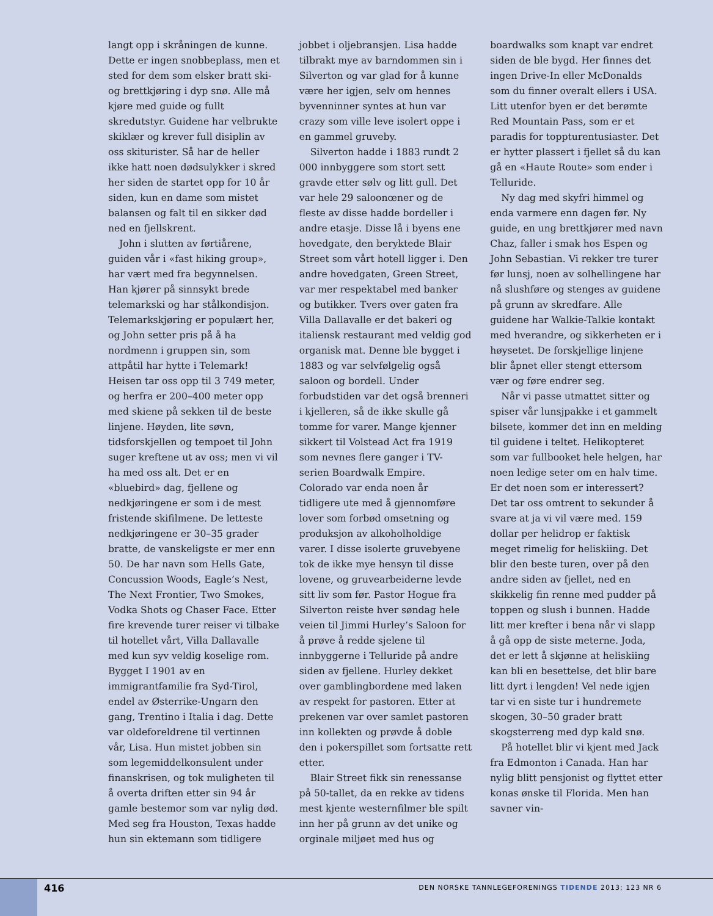langt opp i skråningen de kunne. Dette er ingen snobbeplass, men et sted for dem som elsker bratt ski- og brettkjøring i dyp snø. Alle må kjøre med guide og fullt skredutstyr. Guidene har velbrukte skiklær og krever full disiplin av oss skiturister. Så har de heller ikke hatt noen dødsulykker i skred her siden de startet opp for 10 år siden, kun en dame som mistet balansen og falt til en sikker død ned en fjellskrent.
John i slutten av førtiårene, guiden vår i «fast hiking group», har vært med fra begynnelsen. Han kjører på sinnsykt brede telemarkski og har stålkondisjon. Telemarkskjøring er populært her, og John setter pris på å ha nordmenn i gruppen sin, som attpåtil har hytte i Telemark! Heisen tar oss opp til 3 749 meter, og herfra er 200–400 meter opp med skiene på sekken til de beste linjene. Høyden, lite søvn, tidsforskjellen og tempoet til John suger kreftene ut av oss; men vi vil ha med oss alt. Det er en «bluebird» dag, fjellene og nedkjøringene er som i de mest fristende skifilmene. De letteste nedkjøringene er 30–35 grader bratte, de vanskeligste er mer enn 50. De har navn som Hells Gate, Concussion Woods, Eagle’s Nest, The Next Frontier, Two Smokes, Vodka Shots og Chaser Face. Etter fire krevende turer reiser vi tilbake til hotellet vårt, Villa Dallavalle med kun syv veldig koselige rom. Bygget I 1901 av en immigrantfamilie fra Syd-Tirol, endel av Østerrike-Ungarn den gang, Trentino i Italia i dag. Dette var oldeforeldrene til vertinnen vår, Lisa. Hun mistet jobben sin som legemiddelkonsulent under finanskrisen, og tok muligheten til å overta driften etter sin 94 år gamle bestemor som var nylig død. Med seg fra Houston, Texas hadde hun sin ektemann som tidligere jobbet i oljebransjen. Lisa hadde tilbrakt mye av barndommen sin i Silverton og var glad for å kunne være her igjen, selv om hennes byvenninner syntes at hun var crazy som ville leve isolert oppe i en gammel gruveby.
Silverton hadde i 1883 rundt 2 000 innbyggere som stort sett gravde etter sølv og litt gull. Det var hele 29 saloonœner og de fleste av disse hadde bordeller i andre etasje. Disse lå i byens ene hovedgate, den beryktede Blair Street som vårt hotell ligger i. Den andre hovedgaten, Green Street, var mer respektabel med banker og butikker. Tvers over gaten fra Villa Dallavalle er det bakeri og italiensk restaurant med veldig god organisk mat. Denne ble bygget i 1883 og var selvfølgelig også saloon og bordell. Under forbudstiden var det også brenneri i kjelleren, så de ikke skulle gå tomme for varer. Mange kjenner sikkert til Volstead Act fra 1919 som nevnes flere ganger i TV-serien Boardwalk Empire. Colorado var enda noen år tidligere ute med å gjennomføre lover som forbød omsetning og produksjon av alkoholholdige varer. I disse isolerte gruvebyene tok de ikke mye hensyn til disse lovene, og gruvearbeiderne levde sitt liv som før. Pastor Hogue fra Silverton reiste hver søndag hele veien til Jimmi Hurley’s Saloon for å prøve å redde sjelene til innbyggerne i Telluride på andre siden av fjellene. Hurley dekket over gamblingbordene med laken av respekt for pastoren. Etter at prekenen var over samlet pastoren inn kollekten og prøvde å doble den i pokerspillet som fortsatte rett etter.
Blair Street fikk sin renessanse på 50-tallet, da en rekke av tidens mest kjente westernfilmer ble spilt inn her på grunn av det unike og orginale miljøet med hus og boardwalks som knapt var endret siden de ble bygd. Her finnes det ingen Drive-In eller McDonalds som du finner overalt ellers i USA. Litt utenfor byen er det berømte Red Mountain Pass, som er et paradis for toppturentusiaster. Det er hytter plassert i fjellet så du kan gå en «Haute Route» som ender i Telluride.
Ny dag med skyfri himmel og enda varmere enn dagen før. Ny guide, en ung brettkjører med navn Chaz, faller i smak hos Espen og John Sebastian. Vi rekker tre turer før lunsj, noen av solhellingene har nå slushføre og stenges av guidene på grunn av skredfare. Alle guidene har Walkie-Talkie kontakt med hverandre, og sikkerheten er i høysetet. De forskjellige linjene blir åpnet eller stengt ettersom vær og føre endrer seg.
Når vi passe utmattet sitter og spiser vår lunsjpakke i et gammelt bilsete, kommer det inn en melding til guidene i teltet. Helikopteret som var fullbooket hele helgen, har noen ledige seter om en halv time. Er det noen som er interessert? Det tar oss omtrent to sekunder å svare at ja vi vil være med. 159 dollar per helidrop er faktisk meget rimelig for heliskiing. Det blir den beste turen, over på den andre siden av fjellet, ned en skikkelig fin renne med pudder på toppen og slush i bunnen. Hadde litt mer krefter i bena når vi slapp å gå opp de siste meterne. Joda, det er lett å skjønne at heliskiing kan bli en besettelse, det blir bare litt dyrt i lengden! Vel nede igjen tar vi en siste tur i hundremete skogen, 30–50 grader bratt skogsterreng med dyp kald snø.
På hotellet blir vi kjent med Jack fra Edmonton i Canada. Han har nylig blitt pensjonist og flyttet etter konas ønske til Florida. Men han savner vin-
416
DEN NORSKE TANNLEGEFORENINGS TIDENDE 2013; 123 NR 6